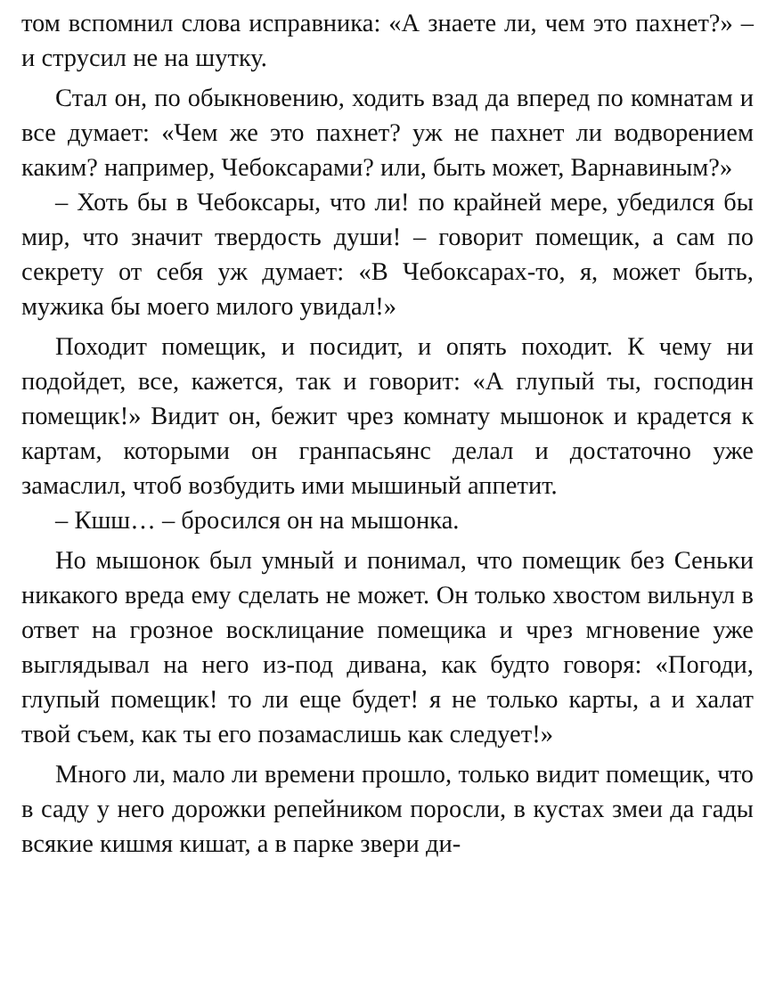том вспомнил слова исправника: «А знаете ли, чем это пахнет?» – и струсил не на шутку.
Стал он, по обыкновению, ходить взад да вперед по комнатам и все думает: «Чем же это пахнет? уж не пахнет ли водворением каким? например, Чебоксарами? или, быть может, Варнавиным?»
– Хоть бы в Чебоксары, что ли! по крайней мере, убедился бы мир, что значит твердость души! – говорит помещик, а сам по секрету от себя уж думает: «В Чебоксарах-то, я, может быть, мужика бы моего милого увидал!»
Походит помещик, и посидит, и опять походит. К чему ни подойдет, все, кажется, так и говорит: «А глупый ты, господин помещик!» Видит он, бежит чрез комнату мышонок и крадется к картам, которыми он гранпасьянс делал и достаточно уже замаслил, чтоб возбудить ими мышиный аппетит.
– Кшш… – бросился он на мышонка.
Но мышонок был умный и понимал, что помещик без Сеньки никакого вреда ему сделать не может. Он только хвостом вильнул в ответ на грозное восклицание помещика и чрез мгновение уже выглядывал на него из-под дивана, как будто говоря: «Погоди, глупый помещик! то ли еще будет! я не только карты, а и халат твой съем, как ты его позамаслишь как следует!»
Много ли, мало ли времени прошло, только видит помещик, что в саду у него дорожки репейником поросли, в кустах змеи да гады всякие кишмя кишат, а в парке звери ди-